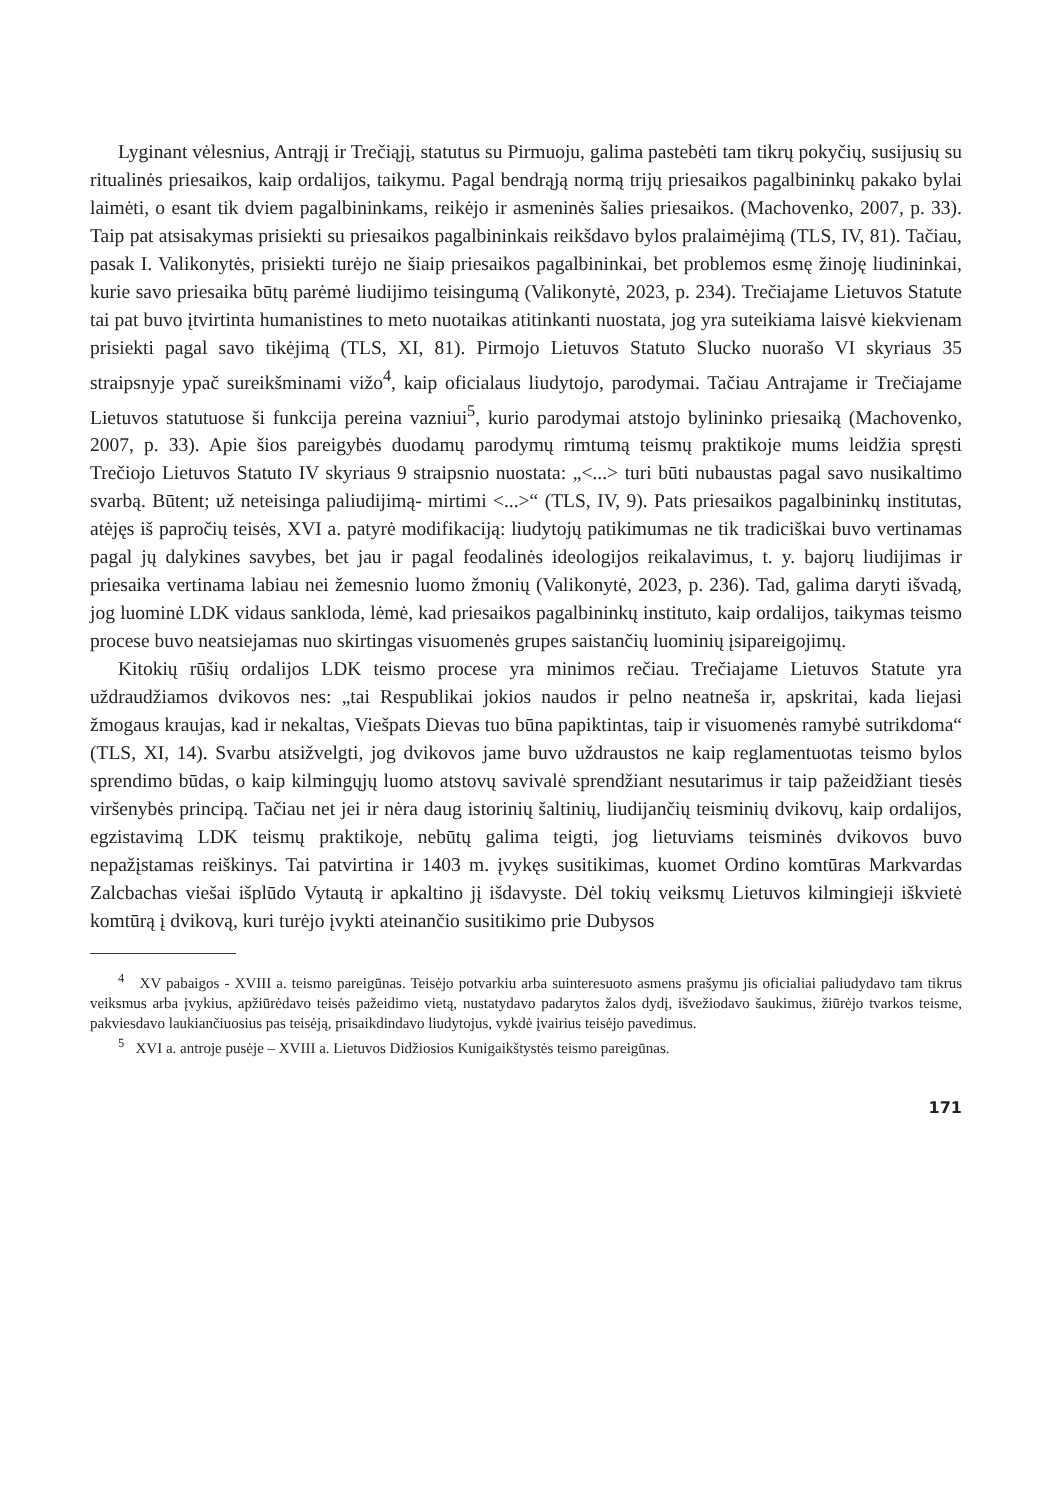Lyginant vėlesnius, Antrąjį ir Trečiąjį, statutus su Pirmuoju, galima pastebėti tam tikrų pokyčių, susijusių su ritualinės priesaikos, kaip ordalijos, taikymu. Pagal bendrąją normą trijų priesaikos pagalbininkų pakako bylai laimėti, o esant tik dviem pagalbininkams, reikėjo ir asmeninės šalies priesaikos. (Machovenko, 2007, p. 33). Taip pat atsisakymas prisiekti su priesaikos pagalbininkais reikšdavo bylos pralaimėjimą (TLS, IV, 81). Tačiau, pasak I. Valikonytės, prisiekti turėjo ne šiaip priesaikos pagalbininkai, bet problemos esmę žinoję liudininkai, kurie savo priesaika būtų parėmė liudijimo teisingumą (Valikonytė, 2023, p. 234). Trečiajame Lietuvos Statute tai pat buvo įtvirtinta humanistines to meto nuotaikas atitinkanti nuostata, jog yra suteikiama laisvė kiekvienam prisiekti pagal savo tikėjimą (TLS, XI, 81). Pirmojo Lietuvos Statuto Slucko nuorašo VI skyriaus 35 straipsnyje ypač sureikšminami vižo<sup>4</sup>, kaip oficialaus liudytojo, parodymai. Tačiau Antrajame ir Trečiajame Lietuvos statutuose ši funkcija pereina vazniui<sup>5</sup>, kurio parodymai atstojo bylininko priesaiką (Machovenko, 2007, p. 33). Apie šios pareigybės duodamų parodymų rimtumą teismų praktikoje mums leidžia spręsti Trečiojo Lietuvos Statuto IV skyriaus 9 straipsnio nuostata: „<...> turi būti nubaustas pagal savo nusikaltimo svarbą. Būtent; už neteisinga paliudijimą- mirtimi <...>“ (TLS, IV, 9). Pats priesaikos pagalbininkų institutas, atėjęs iš papročių teisės, XVI a. patyrė modifikaciją: liudytojų patikimumas ne tik tradiciškai buvo vertinamas pagal jų dalykines savybes, bet jau ir pagal feodalinės ideologijos reikalavimus, t. y. bajorų liudijimas ir priesaika vertinama labiau nei žemesnio luomo žmonių (Valikonytė, 2023, p. 236). Tad, galima daryti išvadą, jog luominė LDK vidaus sankloda, lėmė, kad priesaikos pagalbininkų instituto, kaip ordalijos, taikymas teismo procese buvo neatsiejamas nuo skirtingas visuomenės grupes saistančių luominių įsipareigojimų.
Kitokių rūšių ordalijos LDK teismo procese yra minimos rečiau. Trečiajame Lietuvos Statute yra uždraudžiamos dvikovos nes: „tai Respublikai jokios naudos ir pelno neatneša ir, apskritai, kada liejasi žmogaus kraujas, kad ir nekaltas, Viešpats Dievas tuo būna papiktintas, taip ir visuomenės ramybė sutrikdoma“ (TLS, XI, 14). Svarbu atsižvelgti, jog dvikovos jame buvo uždraustos ne kaip reglamentuotas teismo bylos sprendimo būdas, o kaip kilmingųjų luomo atstovų savivalė sprendžiant nesutarimus ir taip pažeidžiant tiesės viršenybės principą. Tačiau net jei ir nėra daug istorinių šaltinių, liudijančių teisminių dvikovų, kaip ordalijos, egzistavimą LDK teismų praktikoje, nebūtų galima teigti, jog lietuviams teisminės dvikovos buvo nepažįstamas reiškinys. Tai patvirtina ir 1403 m. įvykęs susitikimas, kuomet Ordino komtūras Markvardas Zalcbachas viešai išplūdo Vytautą ir apkaltino jį išdavyste. Dėl tokių veiksmų Lietuvos kilmingieji iškvietė komtūrą į dvikovą, kuri turėjo įvykti ateinančio susitikimo prie Dubysos
<sup>4</sup> XV pabaigos - XVIII a. teismo pareigūnas. Teisėjo potvarkiu arba suinteresuoto asmens prašymu jis oficialiai paliudydavo tam tikrus veiksmus arba įvykius, apžiūrėdavo teisės pažeidimo vietą, nustatydavo padarytos žalos dydį, išvežiodavo šaukimus, žiūrėjo tvarkos teisme, pakviesdavo laukiančiuosius pas teisėją, prisaikdindavo liudytojus, vykdė įvairius teisėjo pavedimus.
<sup>5</sup> XVI a. antroje pusėje – XVIII a. Lietuvos Didžiosios Kunigaikštystės teismo pareigūnas.
171